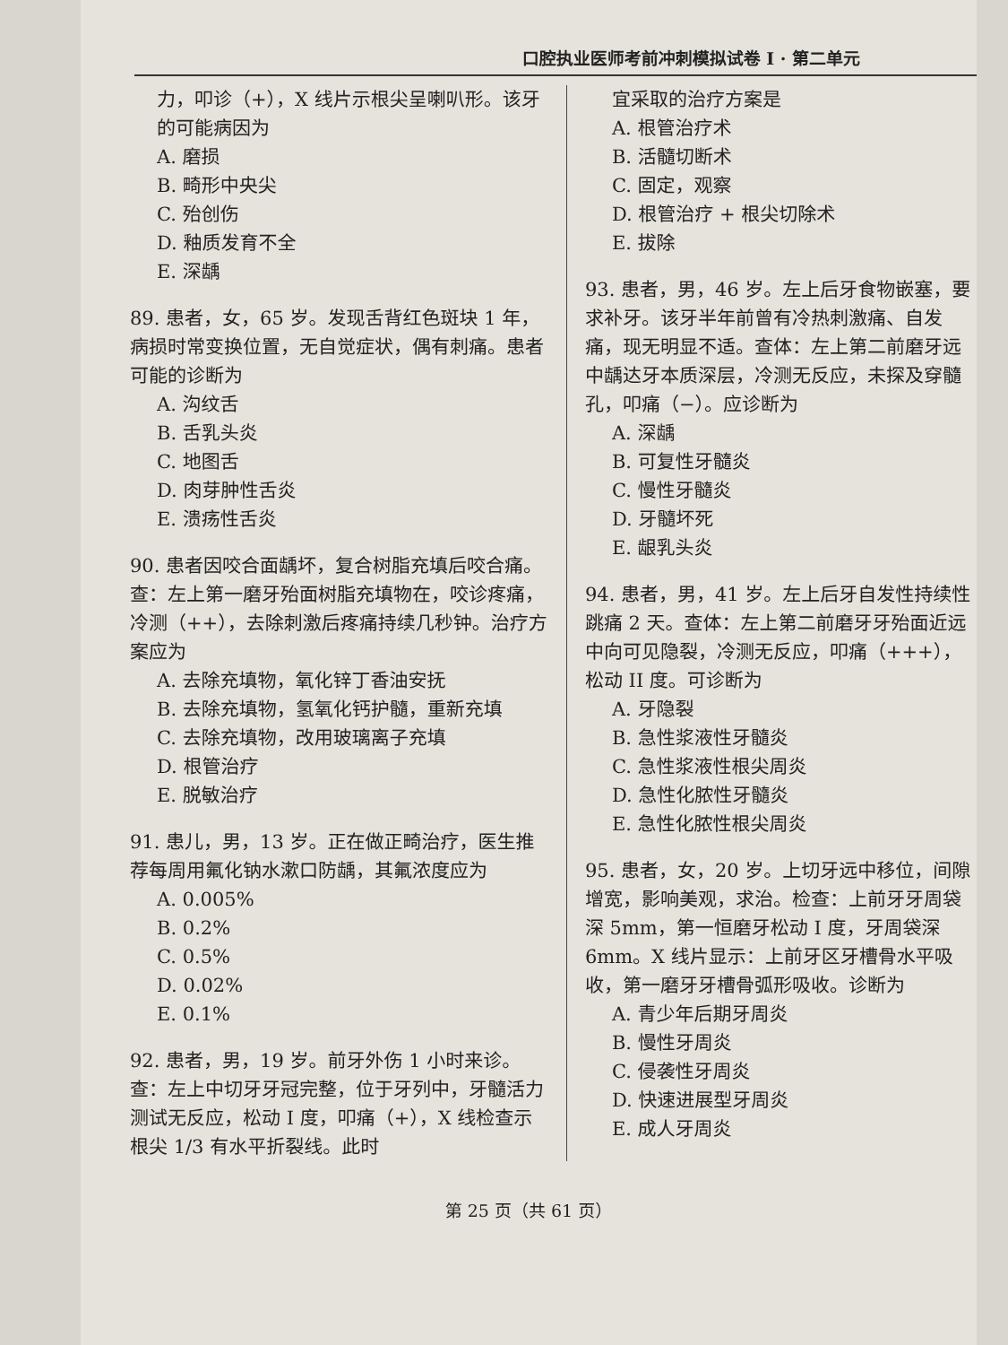口腔执业医师考前冲刺模拟试卷 I · 第二单元
力，叩诊（+），X 线片示根尖呈喇叭形。该牙的可能病因为
A. 磨损
B. 畸形中央尖
C. 殆创伤
D. 釉质发育不全
E. 深龋
89. 患者，女，65 岁。发现舌背红色斑块 1 年，病损时常变换位置，无自觉症状，偶有刺痛。患者可能的诊断为
A. 沟纹舌
B. 舌乳头炎
C. 地图舌
D. 肉芽肿性舌炎
E. 溃疡性舌炎
90. 患者因咬合面龋坏，复合树脂充填后咬合痛。查：左上第一磨牙殆面树脂充填物在，咬诊疼痛，冷测（++），去除刺激后疼痛持续几秒钟。治疗方案应为
A. 去除充填物，氧化锌丁香油安抚
B. 去除充填物，氢氧化钙护髓，重新充填
C. 去除充填物，改用玻璃离子充填
D. 根管治疗
E. 脱敏治疗
91. 患儿，男，13 岁。正在做正畸治疗，医生推荐每周用氟化钠水漱口防龋，其氟浓度应为
A. 0.005%
B. 0.2%
C. 0.5%
D. 0.02%
E. 0.1%
92. 患者，男，19 岁。前牙外伤 1 小时来诊。查：左上中切牙牙冠完整，位于牙列中，牙髓活力测试无反应，松动 I 度，叩痛（+），X 线检查示根尖 1/3 有水平折裂线。此时
宜采取的治疗方案是
A. 根管治疗术
B. 活髓切断术
C. 固定，观察
D. 根管治疗 + 根尖切除术
E. 拔除
93. 患者，男，46 岁。左上后牙食物嵌塞，要求补牙。该牙半年前曾有冷热刺激痛、自发痛，现无明显不适。查体：左上第二前磨牙远中龋达牙本质深层，冷测无反应，未探及穿髓孔，叩痛（−）。应诊断为
A. 深龋
B. 可复性牙髓炎
C. 慢性牙髓炎
D. 牙髓坏死
E. 龈乳头炎
94. 患者，男，41 岁。左上后牙自发性持续性跳痛 2 天。查体：左上第二前磨牙牙殆面近远中向可见隐裂，冷测无反应，叩痛（+++），松动 II 度。可诊断为
A. 牙隐裂
B. 急性浆液性牙髓炎
C. 急性浆液性根尖周炎
D. 急性化脓性牙髓炎
E. 急性化脓性根尖周炎
95. 患者，女，20 岁。上切牙远中移位，间隙增宽，影响美观，求治。检查：上前牙牙周袋深 5mm，第一恒磨牙松动 I 度，牙周袋深 6mm。X 线片显示：上前牙区牙槽骨水平吸收，第一磨牙牙槽骨弧形吸收。诊断为
A. 青少年后期牙周炎
B. 慢性牙周炎
C. 侵袭性牙周炎
D. 快速进展型牙周炎
E. 成人牙周炎
第 25 页（共 61 页）